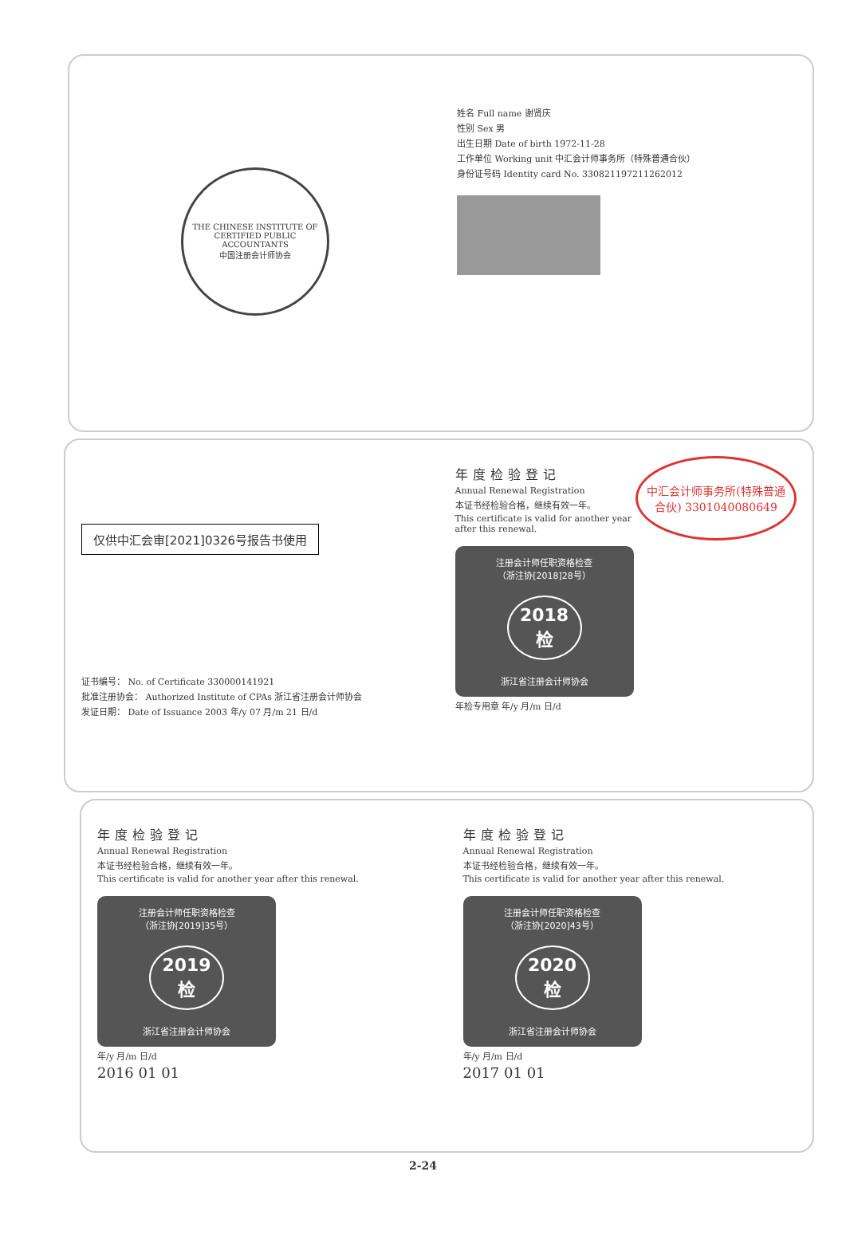THE CHINESE INSTITUTE OF CERTIFIED PUBLIC ACCOUNTANTS
中国注册会计师协会
姓名 Full name 谢贤庆
性别 Sex 男
出生日期 Date of birth 1972-11-28
工作单位 Working unit 中汇会计师事务所（特殊普通合伙）
身份证号码 Identity card No. 330821197211262012
仅供中汇会审[2021]0326号报告书使用
证书编号： No. of Certificate 330000141921
批准注册协会： Authorized Institute of CPAs 浙江省注册会计师协会
发证日期： Date of Issuance 2003 年/y 07 月/m 21 日/d
中汇会计师事务所(特殊普通合伙) 3301040080649
年度检验登记
Annual Renewal Registration
本证书经检验合格，继续有效一年。
This certificate is valid for another year after this renewal.
注册会计师任职资格检查
（浙注协[2018]28号）
2018
检
浙江省注册会计师协会
年检专用章 年/y 月/m 日/d
年度检验登记
Annual Renewal Registration
本证书经检验合格，继续有效一年。
This certificate is valid for another year after this renewal.
注册会计师任职资格检查
（浙注协[2019]35号）
2019
检
浙江省注册会计师协会
年/y 月/m 日/d
2016 01 01
年度检验登记
Annual Renewal Registration
本证书经检验合格，继续有效一年。
This certificate is valid for another year after this renewal.
注册会计师任职资格检查
（浙注协[2020]43号）
2020
检
浙江省注册会计师协会
年/y 月/m 日/d
2017 01 01
2-24